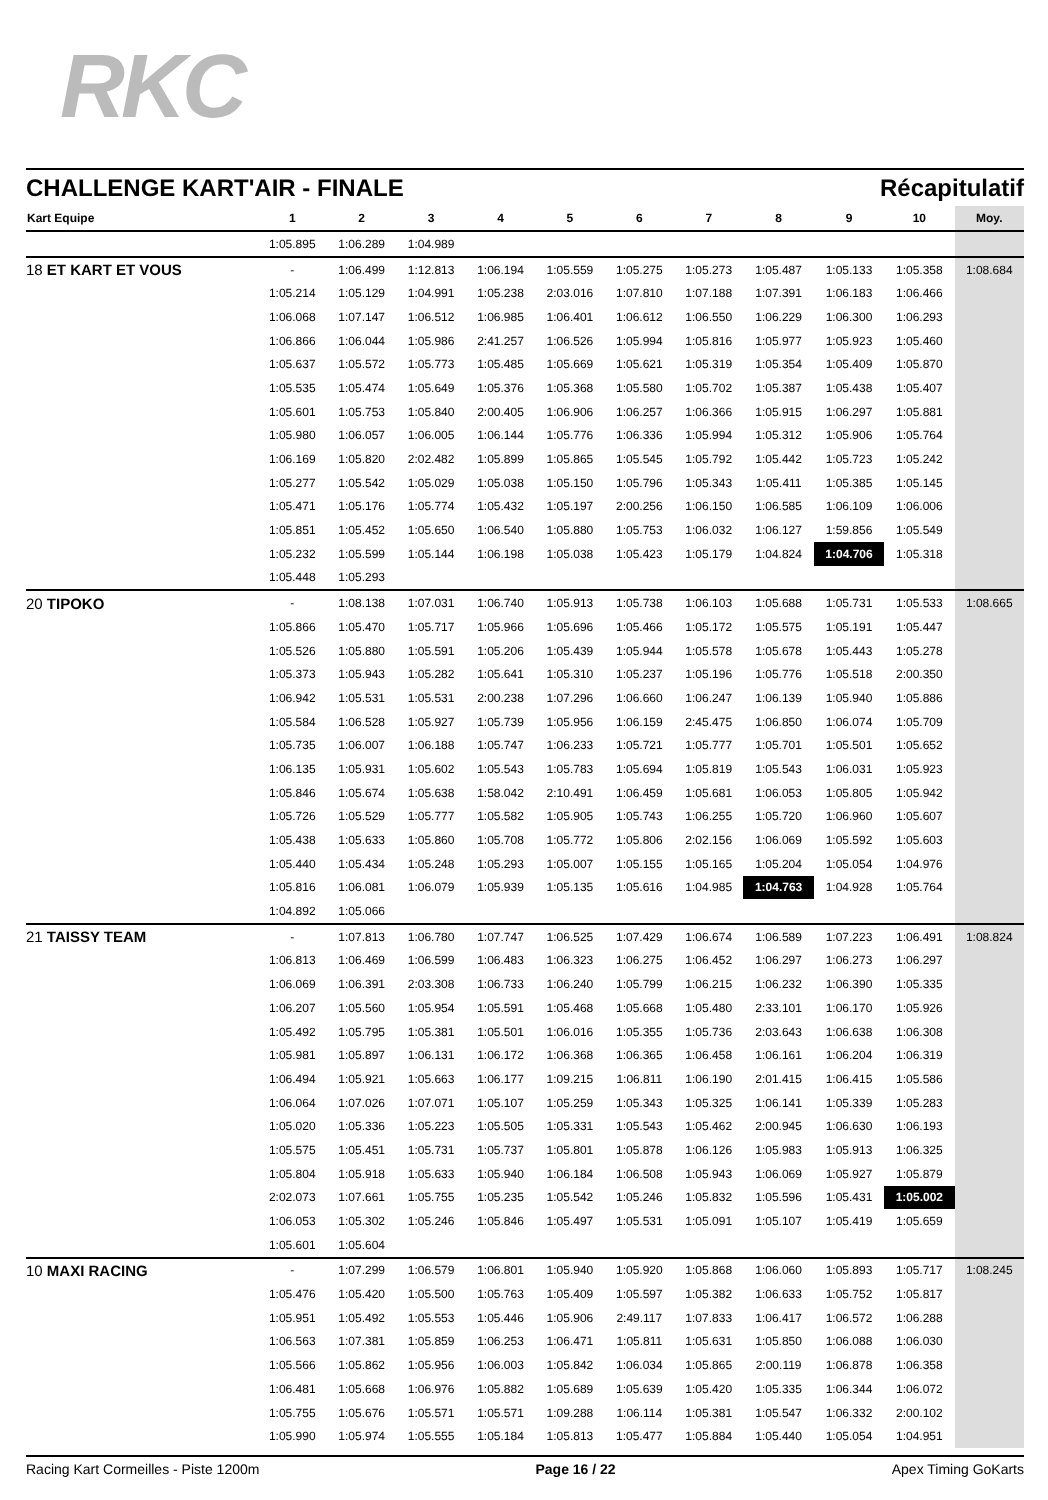RKC
CHALLENGE KART'AIR - FINALE Récapitulatif
| Kart Equipe | 1 | 2 | 3 | 4 | 5 | 6 | 7 | 8 | 9 | 10 | Moy. |
| --- | --- | --- | --- | --- | --- | --- | --- | --- | --- | --- | --- |
| | 1:05.895 | 1:06.289 | 1:04.989 | | | | | | | | |
| 18 ET KART ET VOUS | - | 1:06.499 | 1:12.813 | 1:06.194 | 1:05.559 | 1:05.275 | 1:05.273 | 1:05.487 | 1:05.133 | 1:05.358 | 1:08.684 |
| | 1:05.214 | 1:05.129 | 1:04.991 | 1:05.238 | 2:03.016 | 1:07.810 | 1:07.188 | 1:07.391 | 1:06.183 | 1:06.466 | |
| | 1:06.068 | 1:07.147 | 1:06.512 | 1:06.985 | 1:06.401 | 1:06.612 | 1:06.550 | 1:06.229 | 1:06.300 | 1:06.293 | |
| | 1:06.866 | 1:06.044 | 1:05.986 | 2:41.257 | 1:06.526 | 1:05.994 | 1:05.816 | 1:05.977 | 1:05.923 | 1:05.460 | |
| | 1:05.637 | 1:05.572 | 1:05.773 | 1:05.485 | 1:05.669 | 1:05.621 | 1:05.319 | 1:05.354 | 1:05.409 | 1:05.870 | |
| | 1:05.535 | 1:05.474 | 1:05.649 | 1:05.376 | 1:05.368 | 1:05.580 | 1:05.702 | 1:05.387 | 1:05.438 | 1:05.407 | |
| | 1:05.601 | 1:05.753 | 1:05.840 | 2:00.405 | 1:06.906 | 1:06.257 | 1:06.366 | 1:05.915 | 1:06.297 | 1:05.881 | |
| | 1:05.980 | 1:06.057 | 1:06.005 | 1:06.144 | 1:05.776 | 1:06.336 | 1:05.994 | 1:05.312 | 1:05.906 | 1:05.764 | |
| | 1:06.169 | 1:05.820 | 2:02.482 | 1:05.899 | 1:05.865 | 1:05.545 | 1:05.792 | 1:05.442 | 1:05.723 | 1:05.242 | |
| | 1:05.277 | 1:05.542 | 1:05.029 | 1:05.038 | 1:05.150 | 1:05.796 | 1:05.343 | 1:05.411 | 1:05.385 | 1:05.145 | |
| | 1:05.471 | 1:05.176 | 1:05.774 | 1:05.432 | 1:05.197 | 2:00.256 | 1:06.150 | 1:06.585 | 1:06.109 | 1:06.006 | |
| | 1:05.851 | 1:05.452 | 1:05.650 | 1:06.540 | 1:05.880 | 1:05.753 | 1:06.032 | 1:06.127 | 1:59.856 | 1:05.549 | |
| | 1:05.232 | 1:05.599 | 1:05.144 | 1:06.198 | 1:05.038 | 1:05.423 | 1:05.179 | 1:04.824 | 1:04.706 | 1:05.318 | |
| | 1:05.448 | 1:05.293 | | | | | | | | | |
| 20 TIPOKO | - | 1:08.138 | 1:07.031 | 1:06.740 | 1:05.913 | 1:05.738 | 1:06.103 | 1:05.688 | 1:05.731 | 1:05.533 | 1:08.665 |
| | 1:05.866 | 1:05.470 | 1:05.717 | 1:05.966 | 1:05.696 | 1:05.466 | 1:05.172 | 1:05.575 | 1:05.191 | 1:05.447 | |
| | 1:05.526 | 1:05.880 | 1:05.591 | 1:05.206 | 1:05.439 | 1:05.944 | 1:05.578 | 1:05.678 | 1:05.443 | 1:05.278 | |
| | 1:05.373 | 1:05.943 | 1:05.282 | 1:05.641 | 1:05.310 | 1:05.237 | 1:05.196 | 1:05.776 | 1:05.518 | 2:00.350 | |
| | 1:06.942 | 1:05.531 | 1:05.531 | 2:00.238 | 1:07.296 | 1:06.660 | 1:06.247 | 1:06.139 | 1:05.940 | 1:05.886 | |
| | 1:05.584 | 1:06.528 | 1:05.927 | 1:05.739 | 1:05.956 | 1:06.159 | 2:45.475 | 1:06.850 | 1:06.074 | 1:05.709 | |
| | 1:05.735 | 1:06.007 | 1:06.188 | 1:05.747 | 1:06.233 | 1:05.721 | 1:05.777 | 1:05.701 | 1:05.501 | 1:05.652 | |
| | 1:06.135 | 1:05.931 | 1:05.602 | 1:05.543 | 1:05.783 | 1:05.694 | 1:05.819 | 1:05.543 | 1:06.031 | 1:05.923 | |
| | 1:05.846 | 1:05.674 | 1:05.638 | 1:58.042 | 2:10.491 | 1:06.459 | 1:05.681 | 1:06.053 | 1:05.805 | 1:05.942 | |
| | 1:05.726 | 1:05.529 | 1:05.777 | 1:05.582 | 1:05.905 | 1:05.743 | 1:06.255 | 1:05.720 | 1:06.960 | 1:05.607 | |
| | 1:05.438 | 1:05.633 | 1:05.860 | 1:05.708 | 1:05.772 | 1:05.806 | 2:02.156 | 1:06.069 | 1:05.592 | 1:05.603 | |
| | 1:05.440 | 1:05.434 | 1:05.248 | 1:05.293 | 1:05.007 | 1:05.155 | 1:05.165 | 1:05.204 | 1:05.054 | 1:04.976 | |
| | 1:05.816 | 1:06.081 | 1:06.079 | 1:05.939 | 1:05.135 | 1:05.616 | 1:04.985 | 1:04.763 | 1:04.928 | 1:05.764 | |
| | 1:04.892 | 1:05.066 | | | | | | | | | |
| 21 TAISSY TEAM | - | 1:07.813 | 1:06.780 | 1:07.747 | 1:06.525 | 1:07.429 | 1:06.674 | 1:06.589 | 1:07.223 | 1:06.491 | 1:08.824 |
| | 1:06.813 | 1:06.469 | 1:06.599 | 1:06.483 | 1:06.323 | 1:06.275 | 1:06.452 | 1:06.297 | 1:06.273 | 1:06.297 | |
| | 1:06.069 | 1:06.391 | 2:03.308 | 1:06.733 | 1:06.240 | 1:05.799 | 1:06.215 | 1:06.232 | 1:06.390 | 1:05.335 | |
| | 1:06.207 | 1:05.560 | 1:05.954 | 1:05.591 | 1:05.468 | 1:05.668 | 1:05.480 | 2:33.101 | 1:06.170 | 1:05.926 | |
| | 1:05.492 | 1:05.795 | 1:05.381 | 1:05.501 | 1:06.016 | 1:05.355 | 1:05.736 | 2:03.643 | 1:06.638 | 1:06.308 | |
| | 1:05.981 | 1:05.897 | 1:06.131 | 1:06.172 | 1:06.368 | 1:06.365 | 1:06.458 | 1:06.161 | 1:06.204 | 1:06.319 | |
| | 1:06.494 | 1:05.921 | 1:05.663 | 1:06.177 | 1:09.215 | 1:06.811 | 1:06.190 | 2:01.415 | 1:06.415 | 1:05.586 | |
| | 1:06.064 | 1:07.026 | 1:07.071 | 1:05.107 | 1:05.259 | 1:05.343 | 1:05.325 | 1:06.141 | 1:05.339 | 1:05.283 | |
| | 1:05.020 | 1:05.336 | 1:05.223 | 1:05.505 | 1:05.331 | 1:05.543 | 1:05.462 | 2:00.945 | 1:06.630 | 1:06.193 | |
| | 1:05.575 | 1:05.451 | 1:05.731 | 1:05.737 | 1:05.801 | 1:05.878 | 1:06.126 | 1:05.983 | 1:05.913 | 1:06.325 | |
| | 1:05.804 | 1:05.918 | 1:05.633 | 1:05.940 | 1:06.184 | 1:06.508 | 1:05.943 | 1:06.069 | 1:05.927 | 1:05.879 | |
| | 2:02.073 | 1:07.661 | 1:05.755 | 1:05.235 | 1:05.542 | 1:05.246 | 1:05.832 | 1:05.596 | 1:05.431 | 1:05.002 | |
| | 1:06.053 | 1:05.302 | 1:05.246 | 1:05.846 | 1:05.497 | 1:05.531 | 1:05.091 | 1:05.107 | 1:05.419 | 1:05.659 | |
| | 1:05.601 | 1:05.604 | | | | | | | | | |
| 10 MAXI RACING | - | 1:07.299 | 1:06.579 | 1:06.801 | 1:05.940 | 1:05.920 | 1:05.868 | 1:06.060 | 1:05.893 | 1:05.717 | 1:08.245 |
| | 1:05.476 | 1:05.420 | 1:05.500 | 1:05.763 | 1:05.409 | 1:05.597 | 1:05.382 | 1:06.633 | 1:05.752 | 1:05.817 | |
| | 1:05.951 | 1:05.492 | 1:05.553 | 1:05.446 | 1:05.906 | 2:49.117 | 1:07.833 | 1:06.417 | 1:06.572 | 1:06.288 | |
| | 1:06.563 | 1:07.381 | 1:05.859 | 1:06.253 | 1:06.471 | 1:05.811 | 1:05.631 | 1:05.850 | 1:06.088 | 1:06.030 | |
| | 1:05.566 | 1:05.862 | 1:05.956 | 1:06.003 | 1:05.842 | 1:06.034 | 1:05.865 | 2:00.119 | 1:06.878 | 1:06.358 | |
| | 1:06.481 | 1:05.668 | 1:06.976 | 1:05.882 | 1:05.689 | 1:05.639 | 1:05.420 | 1:05.335 | 1:06.344 | 1:06.072 | |
| | 1:05.755 | 1:05.676 | 1:05.571 | 1:05.571 | 1:09.288 | 1:06.114 | 1:05.381 | 1:05.547 | 1:06.332 | 2:00.102 | |
| | 1:05.990 | 1:05.974 | 1:05.555 | 1:05.184 | 1:05.813 | 1:05.477 | 1:05.884 | 1:05.440 | 1:05.054 | 1:04.951 | |
Racing Kart Cormeilles - Piste 1200m Page 16 / 22 Apex Timing GoKarts